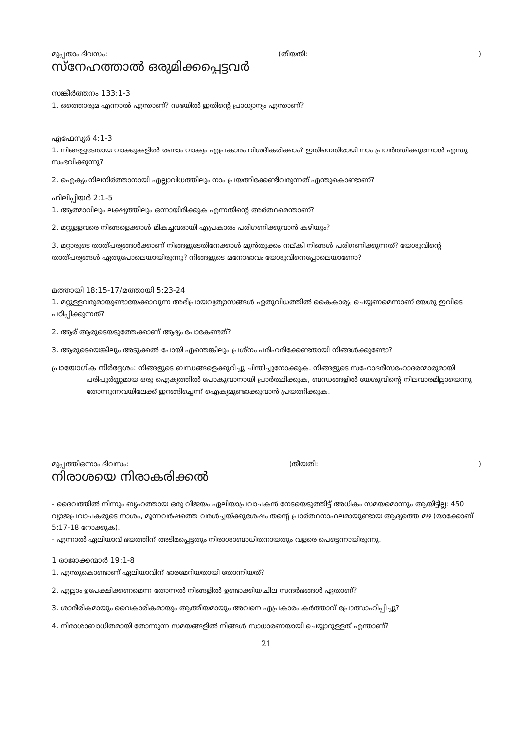മുപ്പതാം ദിവസം: (തീയതി:)
സ്നേഹത്താൽ ഒരുമിക്കപ്പെട്ടവർ
സങ്കീർത്തനം 133:1-3
1. ഒത്തൊരുമ എന്നാൽ എന്താണ്? സഭയിൽ ഇതിന്റെ പ്രാധ്യാന്യം എന്താണ്?
എഫേസ്യർ 4:1-3
1. നിങ്ങളുടേതായ വാക്കുകളിൽ രണ്ടാം വാക്യം എപ്രകാരം വിശദീകരിക്കാം? ഇതിനെതിരായി നാം പ്രവർത്തിക്കുമ്പോൾ എന്തു സംഭവിക്കുന്നു?
2. ഐക്യം നിലനിർത്താനായി എല്ലാവിധത്തിലും നാം പ്രയത്നിക്കേണ്ടിവരുന്നത് എന്തുകൊണ്ടാണ്?
ഫിലിപ്പിയർ 2:1-5
1. ആത്മാവിലും ലക്ഷ്യത്തിലും ഒന്നായിരിക്കുക എന്നതിന്റെ അർത്ഥമെന്താണ്?
2. മറ്റുള്ളവരെ നിങ്ങളെക്കാൾ മികച്ചവരായി എപ്രകാരം പരിഗണിക്കുവാൻ കഴിയും?
3. മറ്റാരുടെ താത്പര്യങ്ങൾക്കാണ് നിങ്ങളുടേതിനേക്കാൾ മുൻതൂക്കം നല്കി നിങ്ങൾ പരിഗണിക്കുന്നത്? യേശുവിന്റെ താത്പര്യങ്ങൾ ഏതുപോലെയായിരുന്നു? നിങ്ങളുടെ മനോഭാവം യേശുവിനെപ്പോലെയാണോ?
മത്തായി 18:15-17/മത്തായി 5:23-24
1. മറ്റുള്ളവരുമായുണ്ടായേക്കാവുന്ന അഭിപ്രായവ്യത്യാസങ്ങൾ ഏതുവിധത്തിൽ കൈകാര്യം ചെയ്യണമെന്നാണ് യേശു ഇവിടെ പഠിപ്പിക്കുന്നത്?
2. ആര് ആരുടെയടുത്തേക്കാണ് ആദ്യം പോകേണ്ടത്?
3. ആരുടെയെങ്കിലും അടുക്കൽ പോയി എന്തെങ്കിലും പ്രശ്നം പരിഹരിക്കേണ്ടതായി നിങ്ങൾക്കുണ്ടോ?
പ്രായോഗിക നിർദ്ദേശം: നിങ്ങളുടെ ബന്ധങ്ങളെക്കുറിച്ചു ചിന്തിച്ചുനോക്കുക. നിങ്ങളുടെ സഹോദരീസഹോദരന്മാരുമായി പരിപൂർണ്ണമായ ഒരു ഐക്യത്തിൽ പോകുവാനായി പ്രാർത്ഥിക്കുക, ബന്ധങ്ങളിൽ യേശുവിന്റെ നിലവാരമില്ലായെന്നു തോന്നുന്നവയിലേക്ക് ഇറങ്ങിച്ചെന്ന് ഐക്യമുണ്ടാക്കുവാൻ പ്രയത്നിക്കുക.
മുപ്പത്തിഒന്നാം ദിവസം: (തീയതി:)
നിരാശയെ നിരാകരിക്കൽ
- ദൈവത്തിൽ നിന്നും ബൃഹത്തായ ഒരു വിജയം ഏലിയാപ്രവാചകൻ നേടയെടുത്തിട്ട് അധികം സമയമൊന്നും ആയിട്ടില്ല: 450 വ്യാജപ്രവാചകരുടെ നാശം, മൂന്നവർഷത്തെ വരൾച്ചയ്ക്കുശേഷം തന്റെ പ്രാർത്ഥനാഫലമായുണ്ടായ ആദ്യത്തെ മഴ (യാക്കോബ് 5:17-18 നോക്കുക).
- എന്നാൽ ഏലിയാവ് ഭയത്തിന് അടിമപ്പെട്ടതും നിരാശാബാധിതനായതും വളരെ പെട്ടെന്നായിരുന്നു.
1 രാജാക്കന്മാർ 19:1-8
1. എന്തുകൊണ്ടാണ് ഏലിയാവിന് ഭാരമേറിയതായി തോന്നിയത്?
2. എല്ലാം ഉപേക്ഷിക്കണമെന്ന തോന്നൽ നിങ്ങളിൽ ഉണ്ടാക്കിയ ചില സന്ദർഭങ്ങൾ ഏതാണ്?
3. ശാരീരികമായും വൈകാരികമായും ആത്മീയമായും അവനെ എപ്രകാരം കർത്താവ് പ്രോത്സാഹിപ്പിച്ചു?
4. നിരാശാബാധിതമായി തോന്നുന്ന സമയങ്ങളിൽ നിങ്ങൾ സാധാരണയായി ചെയ്യാറുള്ളത് എന്താണ്?
21